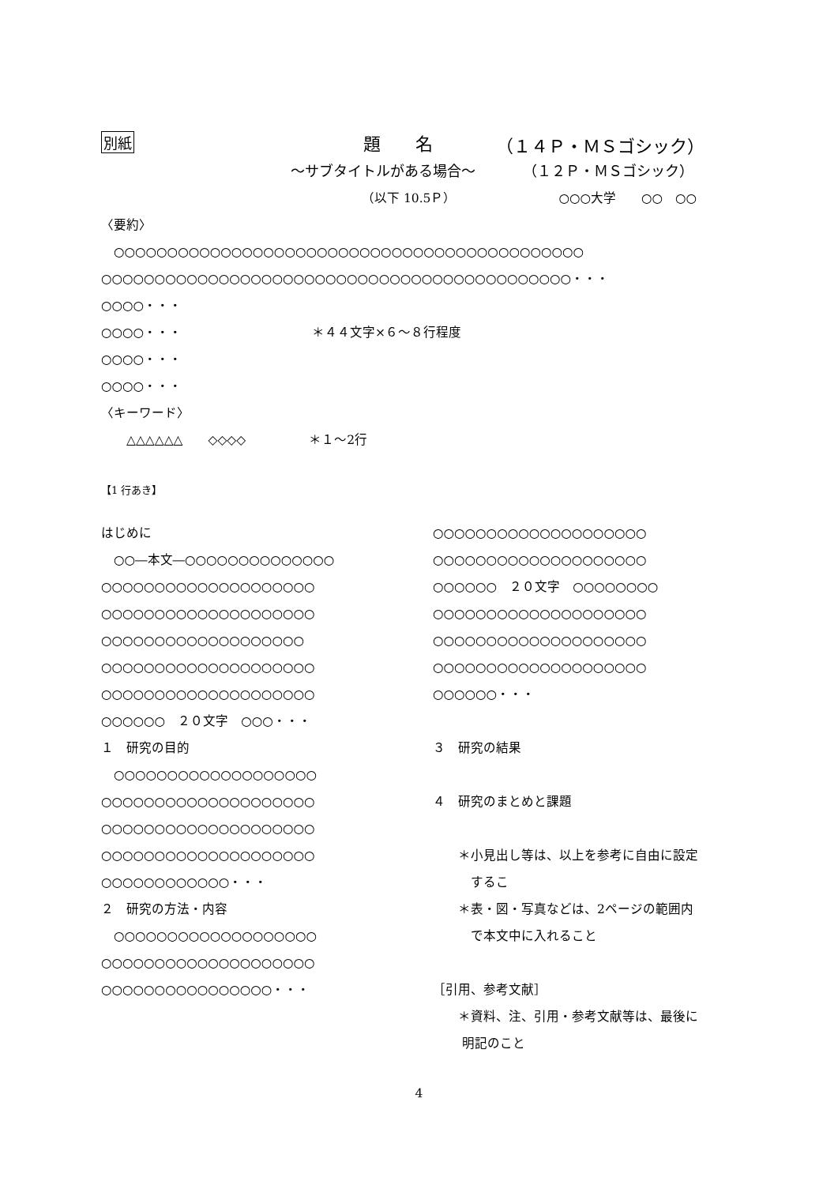別紙 題　　名 （１４Ｐ・ＭＳゴシック）
～サブタイトルがある場合～ （１２Ｐ・ＭＳゴシック）
（以下 10.5Ｐ） ○○○大学　　○○　○○
〈要約〉
　○○○○○○○○○○○○○○○○○○○○○○○○○○○○○○○○○○○○○○○○○○○○
○○○○○○○○○○○○○○○○○○○○○○○○○○○○○○○○○○○○○○○○○○○○・・・
○○○○・・・
○○○○・・・ ＊４４文字×６～８行程度
○○○○・・・
○○○○・・・
〈キーワード〉
　　△△△△△△　　◇◇◇◇　　　　　＊１～2行
【1 行あき】
はじめに
　○○―本文―○○○○○○○○○○○○○○
○○○○○○○○○○○○○○○○○○○○
○○○○○○○○○○○○○○○○○○○○
○○○○○○○○○○○○○○○○○○○
○○○○○○○○○○○○○○○○○○○○
○○○○○○○○○○○○○○○○○○○○
○○○○○○　２０文字　○○○・・・
１　研究の目的
　○○○○○○○○○○○○○○○○○○○
○○○○○○○○○○○○○○○○○○○○
○○○○○○○○○○○○○○○○○○○○
○○○○○○○○○○○○○○○○○○○○
○○○○○○○○○○○○・・・
２　研究の方法・内容
　○○○○○○○○○○○○○○○○○○○
○○○○○○○○○○○○○○○○○○○○
○○○○○○○○○○○○○○○○・・・
○○○○○○○○○○○○○○○○○○○○
○○○○○○○○○○○○○○○○○○○○
○○○○○○　２０文字　○○○○○○○○
○○○○○○○○○○○○○○○○○○○○
○○○○○○○○○○○○○○○○○○○○
○○○○○○○○○○○○○○○○○○○○
○○○○○○・・・
３　研究の結果
４　研究のまとめと課題
　　＊小見出し等は、以上を参考に自由に設定
　　　するこ
　　＊表・図・写真などは、2ページの範囲内
　　　で本文中に入れること
［引用、参考文献］
　　＊資料、注、引用・参考文献等は、最後に
　　 明記のこと
4